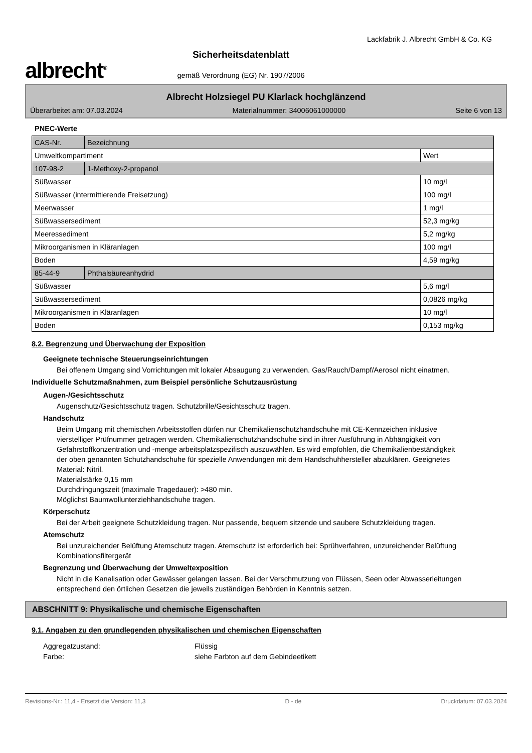albrecht<sup>®</sup>
Sicherheitsdatenblatt
gemäß Verordnung (EG) Nr. 1907/2006
Lackfabrik J. Albrecht GmbH & Co. KG
Albrecht Holzsiegel PU Klarlack hochglänzend
Überarbeitet am: 07.03.2024 Materialnummer: 34006061000000 Seite 6 von 13
PNEC-Werte
| CAS-Nr. | Bezeichnung | |
| Umweltkompartiment | | Wert |
| 107-98-2 | 1-Methoxy-2-propanol | |
| Süßwasser | | 10 mg/l |
| Süßwasser (intermittierende Freisetzung) | | 100 mg/l |
| Meerwasser | | 1 mg/l |
| Süßwassersediment | | 52,3 mg/kg |
| Meeressediment | | 5,2 mg/kg |
| Mikroorganismen in Kläranlagen | | 100 mg/l |
| Boden | | 4,59 mg/kg |
| 85-44-9 | Phthalsäureanhydrid | |
| Süßwasser | | 5,6 mg/l |
| Süßwassersediment | | 0,0826 mg/kg |
| Mikroorganismen in Kläranlagen | | 10 mg/l |
| Boden | | 0,153 mg/kg |
8.2. Begrenzung und Überwachung der Exposition
Geeignete technische Steuerungseinrichtungen
Bei offenem Umgang sind Vorrichtungen mit lokaler Absaugung zu verwenden. Gas/Rauch/Dampf/Aerosol nicht einatmen.
Individuelle Schutzmaßnahmen, zum Beispiel persönliche Schutzausrüstung
Augen-/Gesichtsschutz
Augenschutz/Gesichtsschutz tragen. Schutzbrille/Gesichtsschutz tragen.
Handschutz
Beim Umgang mit chemischen Arbeitsstoffen dürfen nur Chemikalienschutzhandschuhe mit CE-Kennzeichen inklusive vierstelliger Prüfnummer getragen werden. Chemikalienschutzhandschuhe sind in ihrer Ausführung in Abhängigkeit von Gefahrstoffkonzentration und -menge arbeitsplatzspezifisch auszuwählen. Es wird empfohlen, die Chemikalienbeständigkeit der oben genannten Schutzhandschuhe für spezielle Anwendungen mit dem Handschuhhersteller abzuklären. Geeignetes Material: Nitril.
Materialstärke 0,15 mm
Durchdringungszeit (maximale Tragedauer): >480 min.
Möglichst Baumwollunterziehhandschuhe tragen.
Körperschutz
Bei der Arbeit geeignete Schutzkleidung tragen. Nur passende, bequem sitzende und saubere Schutzkleidung tragen.
Atemschutz
Bei unzureichender Belüftung Atemschutz tragen. Atemschutz ist erforderlich bei: Sprühverfahren, unzureichender Belüftung
Kombinationsfiltergerät
Begrenzung und Überwachung der Umweltexposition
Nicht in die Kanalisation oder Gewässer gelangen lassen. Bei der Verschmutzung von Flüssen, Seen oder Abwasserleitungen entsprechend den örtlichen Gesetzen die jeweils zuständigen Behörden in Kenntnis setzen.
ABSCHNITT 9: Physikalische und chemische Eigenschaften
9.1. Angaben zu den grundlegenden physikalischen und chemischen Eigenschaften
Aggregatzustand: Flüssig
Farbe: siehe Farbton auf dem Gebindeetikett
Revisions-Nr.: 11,4 - Ersetzt die Version: 11,3 D - de Druckdatum: 07.03.2024